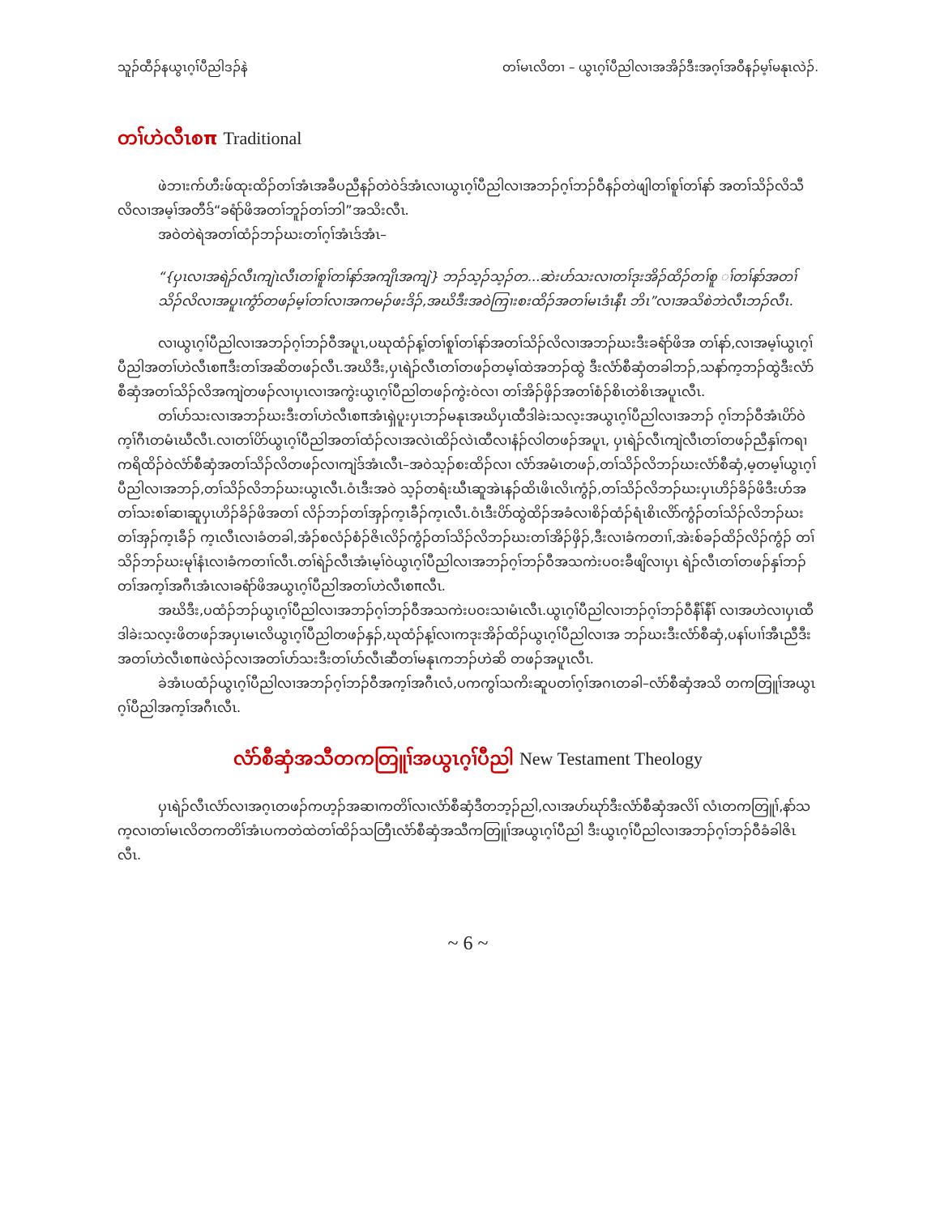သူၣ်ထီၣ်နယွၤဂ့ၢ်ပီညါဒၣ်နဲ တၢ်မၤလိတၢ – ယွၤဂ့ၢ်ပီညါလၢအအိၣ်ဒီးအဂ့ၢ်အဝီနၣ်မ့ၢ်မနုၤလဲၣ်.
တၢ်ဟဲလီၤစπ Traditional
ဖဲဘၢးက်ဟီးဖ်ထုးထိၣ်တၢ်အံၤအခီပညီနၣ်တဲဝဲဒ်အံၤလၢယွၤဂ့ၢ်ပီညါလၢအဘၣ်ဂ့ၢ်ဘၣ်ဝီနၣ်တဲဖျါတၢ်စူၢ်တၢ်နာ် အတၢ်သိၣ်လိသီလိလၢအမ့ၢ်အတီဒ်“ခရံာ်ဖိအတၢ်ဘူၣ်တၢ်ဘါ”အသိးလီၤ.
အဝဲတဲရဲအတၢ်ထံၣ်ဘၣ်ဃးတၢ်ဂ့ၢ်အံၤဒ်အံၤ–
“{ပှၤလၢအရဲၣ်လီၤကျဲၤလီၤတၢ်စူၢ်တၢ်နာ်အကျိၤအကျဲ} ဘၣ်သ့ၣ်သ့ၣ်တ...ဆဲးပာ်သးလၢတၢ်ဒုးအိၣ်ထိၣ်တၢ်စူ ၢ်တၢ်နာ်အတၢ်သိၣ်လိလၢအပူၤကွံာ်တဖၣ်မ့ၢ်တၢ်လၢအကမၣ်ဖးဒိၣ်,အဃိဒီးအဝဲကြၢးစးထိၣ်အတၢ်မၤဒံၤနီၤ ဘိၤ”လၢအသိစဲဘဲလီၤဘၣ်လီၤ.
လၢယွၤဂ့ၢ်ပီညါလၢအဘၣ်ဂ့ၢ်ဘၣ်ဝီအပူၤ,ပဃုထံၣ်န့ၢ်တၢ်စူၢ်တၢ်နာ်အတၢ်သိၣ်လိလၢအဘၣ်ဃးဒီးခရံာ်ဖိအ တၢ်နာ်,လၢအမ့ၢ်ယွၤဂ့ၢ်ပီညါအတၢ်ဟဲလီၤစπဒီးတၢ်အဆိတဖၣ်လီၤ.အဃိဒီး,ပှၤရဲၣ်လီၤတၢ်တဖၣ်တမ့ၢ်ထဲအဘၣ်ထွဲ ဒီးလံာ်စီဆှံတခါဘၣ်,သနာ်က့ဘၣ်ထွဲဒီးလံာ်စီဆှံအတၢ်သိၣ်လိအကျဲတဖၣ်လၢပှၤလၢအကွဲးယွၤဂ့ၢ်ပီညါတဖၣ်ကွဲးဝဲလၢ တၢ်အိၣ်ဖှိၣ်အတၢ်စံၣ်စိၤတဲစိၤအပူၤလီၤ.
တၢ်ပာ်သးလၢအဘၣ်ဃးဒီးတၢ်ဟဲလီၤစπအံၤရှဲပူးပှၤဘၣ်မနုၤအဃိပှၤထီဒါခဲးသလ့းအယွၤဂ့ၢ်ပီညါလၢအဘၣ် ဂ့ၢ်ဘၣ်ဝီအံၤပိာ်ဝဲက့ၢ်ဂီၤတမံၤဃီလီၤ.လၢတၢ်ပိာ်ယွၤဂ့ၢ်ပီညါအတၢ်ထံၣ်လၢအလဲၤထိၣ်လဲၤထီလၢနံၣ်လါတဖၣ်အပူၤ, ပှၤရဲၣ်လီၤကျဲလီၤတၢ်တဖၣ်ညီနှၢ်ကရၢကရိထိၣ်ဝဲလံာ်စီဆှံအတၢ်သိၣ်လိတဖၣ်လၢကျဲဒ်အံၤလီၤ–အဝဲသ့ၣ်စးထိၣ်လၢ လံာ်အမံၤတဖၣ်,တၢ်သိၣ်လိဘၣ်ဃးလံာ်စီဆှံ,မ့တမ့ၢ်ယွၤဂ့ၢ်ပီညါလၢအဘၣ်,တၢ်သိၣ်လိဘၣ်ဃးယွၤလီၤ.ဝံၤဒီးအဝဲ သ့ၣ်တရံးဃီၤဆူအဲၤနၣ်ထိၤဖိၤလိၤကွံၣ်,တၢ်သိၣ်လိဘၣ်ဃးပှၤဟိၣ်ခိၣ်ဖိဒီးဟ်အတၢ်သးစၢ်ဆၢဆူပှၤဟိၣ်ခိၣ်ဖိအတၢ် လိၣ်ဘၣ်တၢ်အှၣ်က့ၤခီၣ်က့ၤလီၤ.ဝံၤဒီးပိာ်ထွဲထိၣ်အခံလၢစိၣ်ထံၣ်ရံၤစိၤလိာ်ကွံၣ်တၢ်သိၣ်လိဘၣ်ဃးတၢ်အှၣ်က့ၤခီၣ် က့ၤလီၤလၢခံတခါ,အံၣ်စလံၣ်စံၣ်ဇိၤလိၣ်ကွံၣ်တၢ်သိၣ်လိဘၣ်ဃးတၢ်အိၣ်ဖှိၣ်,ဒီးလၢခံကတၢၢ်,အဲးစ်ခၣ်ထိၣ်လိၣ်ကွံၣ် တၢ်သိၣ်ဘၣ်ဃးမုၢ်နံၤလၢခံကတၢၢ်လီၤ.တၢ်ရဲၣ်လီၤအံၤမ့ၢ်ဝဲယွၤဂ့ၢ်ပီညါလၢအဘၣ်ဂ့ၢ်ဘၣ်ဝီအသကဲးပဝးခီဖျိလၢပှၤ ရဲၣ်လီၤတၢ်တဖၣ်နှၢ်ဘၣ်တၢ်အက့ၢ်အဂီၤအံၤလၢခရံာ်ဖိအယွၤဂ့ၢ်ပီညါအတၢ်ဟဲလီၤစπလီၤ.
အဃိဒီး,ပထံၣ်ဘၣ်ယွၤဂ့ၢ်ပီညါလၢအဘၣ်ဂ့ၢ်ဘၣ်ဝီအသကဲးပဝးသၢမံၤလီၤ.ယွၤဂ့ၢ်ပီညါလၢဘၣ်ဂ့ၢ်ဘၣ်ဝီနီၢ်နီၢ် လၢအဟဲလၢပှၤထီဒါခဲးသလ့းဖိတဖၣ်အပှၤမၤလိယွၤဂ့ၢ်ပီညါတဖၣ်နှၣ်,ဃုထံၣ်န့ၢ်လၢကဒုးအိၣ်ထိၣ်ယွၤဂ့ၢ်ပီညါလၢအ ဘၣ်ဃးဒီးလံာ်စီဆှံ,ပနၢ်ပၢၢ်အီၤညီဒီးအတၢ်ဟဲလီၤစπဖဲလဲၣ်လၢအတၢ်ပာ်သးဒီးတၢ်ဟ်လီၤဆီတၢ်မနုၤကဘၣ်ဟဲဆိ တဖၣ်အပူၤလီၤ.
ခဲအံၤပထံၣ်ယွၤဂ့ၢ်ပီညါလၢအဘၣ်ဂ့ၢ်ဘၣ်ဝီအက့ၢ်အဂီၤလံ,ပကကွၢ်သကိးဆူပတၢ်ဂ့ၢ်အဂၤတခါ–လံာ်စီဆှံအသိ တကတြူၢ်အယွၤဂ့ၢ်ပီညါအက့ၢ်အဂီၤလီၤ.
လံာ်စီဆှံအသီတကတြူၢ်အယွၤဂ့ၢ်ပီညါ New Testament Theology
ပှၤရဲၣ်လီၤလံာ်လၢအဂ့ၤတဖၣ်ကဟ့ၣ်အဆၢကတိၢ်လၢလံာ်စီဆှံဒီတဘ့ၣ်ညါ,လၢအပာ်ဃုာ်ဒီးလံာ်စီဆှံအလိၢ် လံၤတကတြူၢ်,နာ်သက့လၢတၢ်မၤလိတကတိၢ်အံၤပကတဲထဲတၢ်ထိၣ်သတြီၤလံာ်စီဆှံအသီကတြူၢ်အယွၤဂ့ၢ်ပီညါ ဒီးယွၤဂ့ၢ်ပီညါလၢအဘၣ်ဂ့ၢ်ဘၣ်ဝီခံခါဇိၤလီၤ.
~ 6 ~